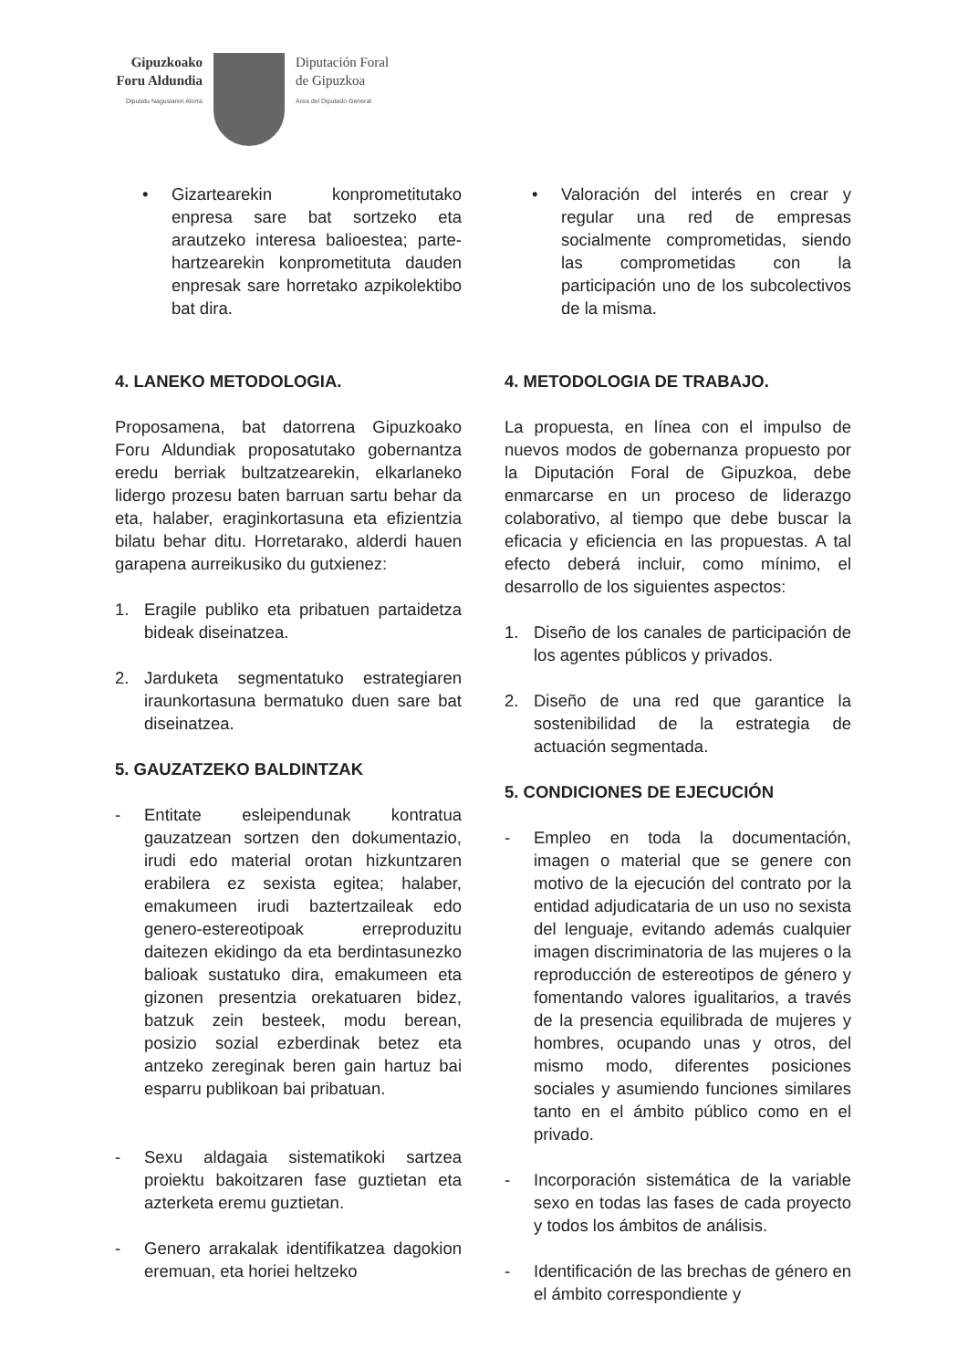Gipuzkoako
Foru Aldundia
Diputatu Nagusiaren Alorra
Diputación Foral
de Gipuzkoa
Área del Diputado General
• Gizartearekin konprometitutako enpresa sare bat sortzeko eta arautzeko interesa balioestea; parte-hartzearekin konprometituta dauden enpresak sare horretako azpikolektibo bat dira.
4. LANEKO METODOLOGIA.
Proposamena, bat datorrena Gipuzkoako Foru Aldundiak proposatutako gobernantza eredu berriak bultzatzearekin, elkarlaneko lidergo prozesu baten barruan sartu behar da eta, halaber, eraginkortasuna eta efizientzia bilatu behar ditu. Horretarako, alderdi hauen garapena aurreikusiko du gutxienez:
1. Eragile publiko eta pribatuen partaidetza bideak diseinatzea.
2. Jarduketa segmentatuko estrategiaren iraunkortasuna bermatuko duen sare bat diseinatzea.
5. GAUZATZEKO BALDINTZAK
- Entitate esleipendunak kontratua gauzatzean sortzen den dokumentazio, irudi edo material orotan hizkuntzaren erabilera ez sexista egitea; halaber, emakumeen irudi baztertzaileak edo genero-estereotipoak erreproduzitu daitezen ekidingo da eta berdintasunezko balioak sustatuko dira, emakumeen eta gizonen presentzia orekatuaren bidez, batzuk zein besteek, modu berean, posizio sozial ezberdinak betez eta antzeko zereginak beren gain hartuz bai esparru publikoan bai pribatuan.
- Sexu aldagaia sistematikoki sartzea proiektu bakoitzaren fase guztietan eta azterketa eremu guztietan.
- Genero arrakalak identifikatzea dagokion eremuan, eta horiei heltzeko
• Valoración del interés en crear y regular una red de empresas socialmente comprometidas, siendo las comprometidas con la participación uno de los subcolectivos de la misma.
4. METODOLOGIA DE TRABAJO.
La propuesta, en línea con el impulso de nuevos modos de gobernanza propuesto por la Diputación Foral de Gipuzkoa, debe enmarcarse en un proceso de liderazgo colaborativo, al tiempo que debe buscar la eficacia y eficiencia en las propuestas. A tal efecto deberá incluir, como mínimo, el desarrollo de los siguientes aspectos:
1. Diseño de los canales de participación de los agentes públicos y privados.
2. Diseño de una red que garantice la sostenibilidad de la estrategia de actuación segmentada.
5. CONDICIONES DE EJECUCIÓN
- Empleo en toda la documentación, imagen o material que se genere con motivo de la ejecución del contrato por la entidad adjudicataria de un uso no sexista del lenguaje, evitando además cualquier imagen discriminatoria de las mujeres o la reproducción de estereotipos de género y fomentando valores igualitarios, a través de la presencia equilibrada de mujeres y hombres, ocupando unas y otros, del mismo modo, diferentes posiciones sociales y asumiendo funciones similares tanto en el ámbito público como en el privado.
- Incorporación sistemática de la variable sexo en todas las fases de cada proyecto y todos los ámbitos de análisis.
- Identificación de las brechas de género en el ámbito correspondiente y